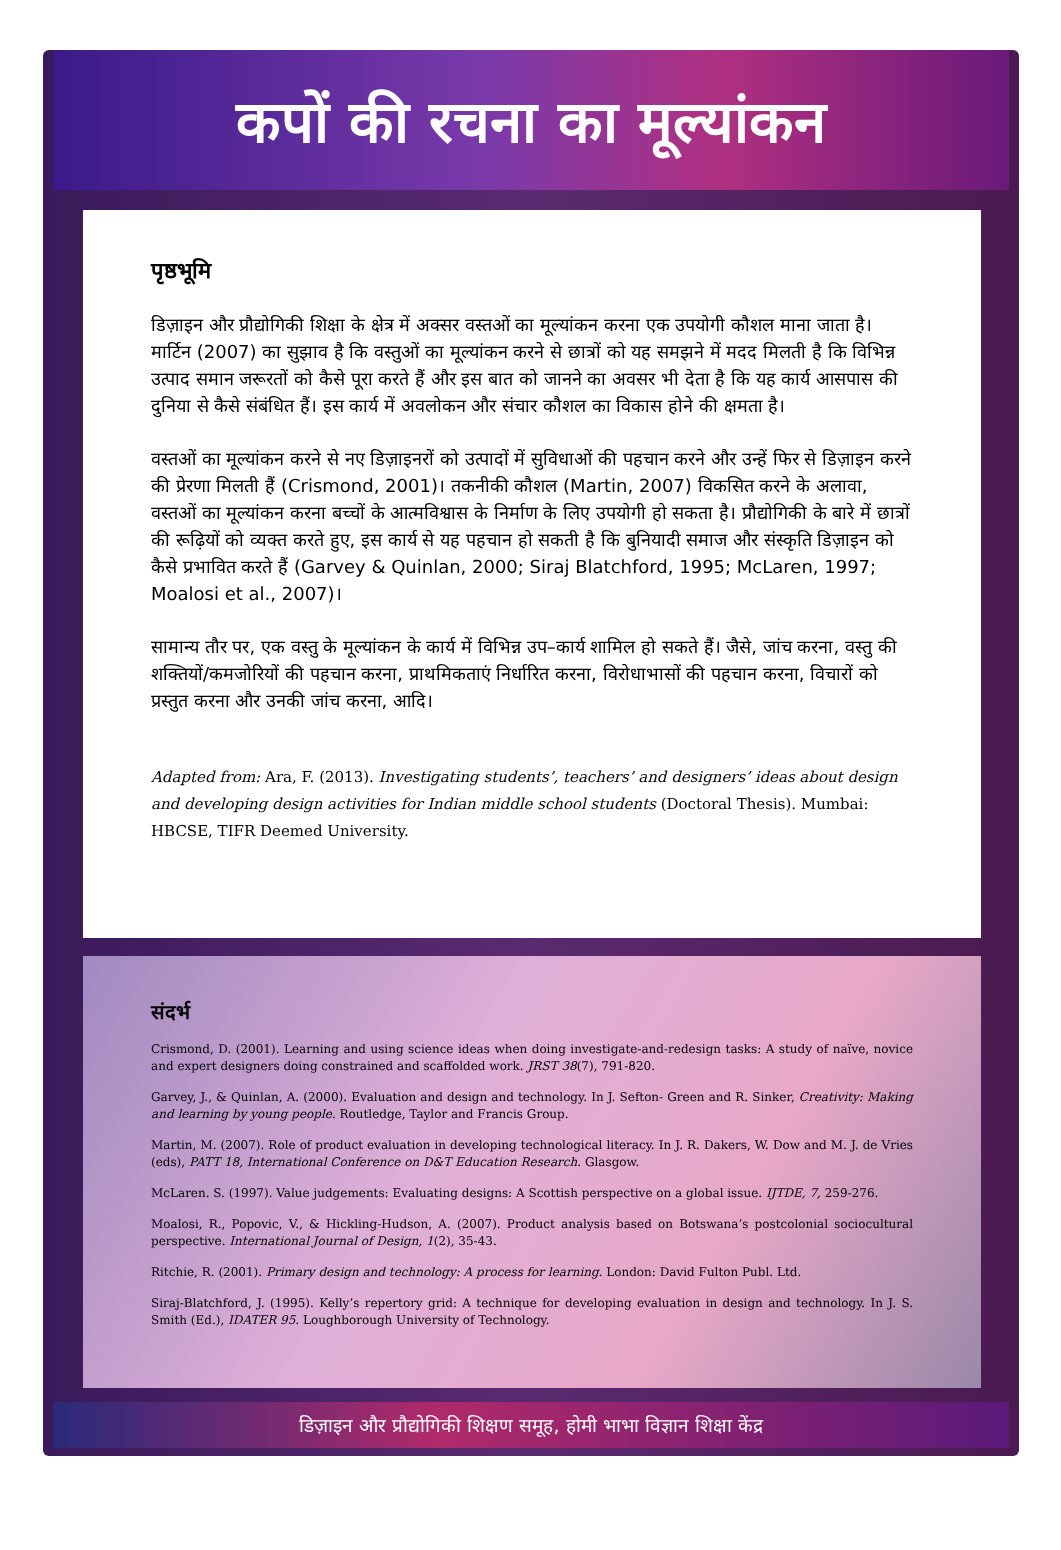कपों की रचना का मूल्यांकन
पृष्ठभूमि
डिज़ाइन और प्रौद्योगिकी शिक्षा के क्षेत्र में अक्सर वस्तओं का मूल्यांकन करना एक उपयोगी कौशल माना जाता है। मार्टिन (2007) का सुझाव है कि वस्तुओं का मूल्यांकन करने से छात्रों को यह समझने में मदद मिलती है कि विभिन्न उत्पाद समान जरूरतों को कैसे पूरा करते हैं और इस बात को जानने का अवसर भी देता है कि यह कार्य आसपास की दुनिया से कैसे संबंधित हैं। इस कार्य में अवलोकन और संचार कौशल का विकास होने की क्षमता है।
वस्तओं का मूल्यांकन करने से नए डिज़ाइनरों को उत्पादों में सुविधाओं की पहचान करने और उन्हें फिर से डिज़ाइन करने की प्रेरणा मिलती हैं (Crismond, 2001)। तकनीकी कौशल (Martin, 2007) विकसित करने के अलावा, वस्तओं का मूल्यांकन करना बच्चों के आत्मविश्वास के निर्माण के लिए उपयोगी हो सकता है। प्रौद्योगिकी के बारे में छात्रों की रूढ़ियों को व्यक्त करते हुए, इस कार्य से यह पहचान हो सकती है कि बुनियादी समाज और संस्कृति डिज़ाइन को कैसे प्रभावित करते हैं (Garvey & Quinlan, 2000; Siraj Blatchford, 1995; McLaren, 1997; Moalosi et al., 2007)।
सामान्य तौर पर, एक वस्तु के मूल्यांकन के कार्य में विभिन्न उप–कार्य शामिल हो सकते हैं। जैसे, जांच करना, वस्तु की शक्तियों/कमजोरियों की पहचान करना, प्राथमिकताएं निर्धारित करना, विरोधाभासों की पहचान करना, विचारों को प्रस्तुत करना और उनकी जांच करना, आदि।
Adapted from: Ara, F. (2013). Investigating students’, teachers’ and designers’ ideas about design and developing design activities for Indian middle school students (Doctoral Thesis). Mumbai: HBCSE, TIFR Deemed University.
संदर्भ
Crismond, D. (2001). Learning and using science ideas when doing investigate-and-redesign tasks: A study of naïve, novice and expert designers doing constrained and scaffolded work. JRST 38(7), 791-820.
Garvey, J., & Quinlan, A. (2000). Evaluation and design and technology. In J. Sefton- Green and R. Sinker, Creativity: Making and learning by young people. Routledge, Taylor and Francis Group.
Martin, M. (2007). Role of product evaluation in developing technological literacy. In J. R. Dakers, W. Dow and M. J. de Vries (eds), PATT 18, International Conference on D&T Education Research. Glasgow.
McLaren. S. (1997). Value judgements: Evaluating designs: A Scottish perspective on a global issue. IJTDE, 7, 259-276.
Moalosi, R., Popovic, V., & Hickling-Hudson, A. (2007). Product analysis based on Botswana’s postcolonial sociocultural perspective. International Journal of Design, 1(2), 35-43.
Ritchie, R. (2001). Primary design and technology: A process for learning. London: David Fulton Publ. Ltd.
Siraj-Blatchford, J. (1995). Kelly’s repertory grid: A technique for developing evaluation in design and technology. In J. S. Smith (Ed.), IDATER 95. Loughborough University of Technology.
डिज़ाइन और प्रौद्योगिकी शिक्षण समूह, होमी भाभा विज्ञान शिक्षा केंद्र